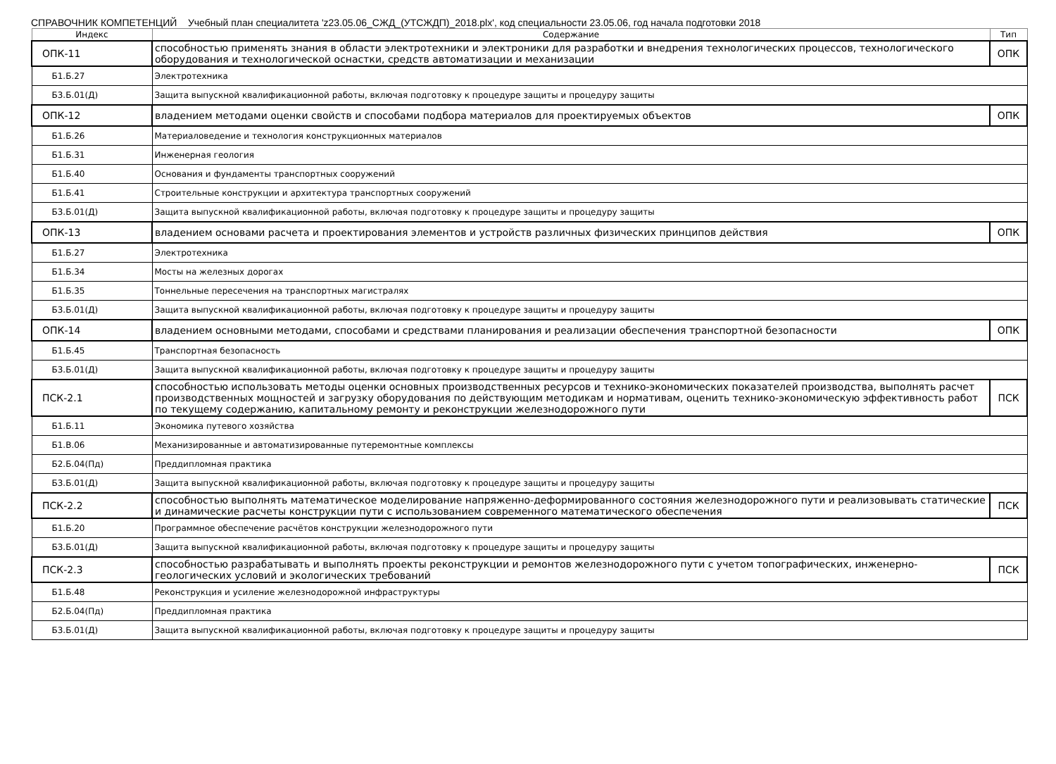СПРАВОЧНИК КОМПЕТЕНЦИЙ Учебный план специалитета 'z23.05.06_СЖД_(УТСЖДП)_2018.plx', код специальности 23.05.06, год начала подготовки 2018
| Индекс | Содержание | Тип |
| --- | --- | --- |
| ОПК-11 | способностью применять знания в области электротехники и электроники для разработки и внедрения технологических процессов, технологического оборудования и технологической оснастки, средств автоматизации и механизации | ОПК |
| Б1.Б.27 | Электротехника | |
| Б3.Б.01(Д) | Защита выпускной квалификационной работы, включая подготовку к процедуре защиты и процедуру защиты | |
| ОПК-12 | владением методами оценки свойств и способами подбора материалов для проектируемых объектов | ОПК |
| Б1.Б.26 | Материаловедение и технология конструкционных материалов | |
| Б1.Б.31 | Инженерная геология | |
| Б1.Б.40 | Основания и фундаменты транспортных сооружений | |
| Б1.Б.41 | Строительные конструкции и архитектура транспортных сооружений | |
| Б3.Б.01(Д) | Защита выпускной квалификационной работы, включая подготовку к процедуре защиты и процедуру защиты | |
| ОПК-13 | владением основами расчета и проектирования элементов и устройств различных физических принципов действия | ОПК |
| Б1.Б.27 | Электротехника | |
| Б1.Б.34 | Мосты на железных дорогах | |
| Б1.Б.35 | Тоннельные пересечения на транспортных магистралях | |
| Б3.Б.01(Д) | Защита выпускной квалификационной работы, включая подготовку к процедуре защиты и процедуру защиты | |
| ОПК-14 | владением основными методами, способами и средствами планирования и реализации обеспечения транспортной безопасности | ОПК |
| Б1.Б.45 | Транспортная безопасность | |
| Б3.Б.01(Д) | Защита выпускной квалификационной работы, включая подготовку к процедуре защиты и процедуру защиты | |
| ПСК-2.1 | способностью использовать методы оценки основных производственных ресурсов и технико-экономических показателей производства, выполнять расчет производственных мощностей и загрузку оборудования по действующим методикам и нормативам, оценить технико-экономическую эффективность работ по текущему содержанию, капитальному ремонту и реконструкции железнодорожного пути | ПСК |
| Б1.Б.11 | Экономика путевого хозяйства | |
| Б1.В.06 | Механизированные и автоматизированные путеремонтные комплексы | |
| Б2.Б.04(Пд) | Преддипломная практика | |
| Б3.Б.01(Д) | Защита выпускной квалификационной работы, включая подготовку к процедуре защиты и процедуру защиты | |
| ПСК-2.2 | способностью выполнять математическое моделирование напряженно-деформированного состояния железнодорожного пути и реализовывать статические и динамические расчеты конструкции пути с использованием современного математического обеспечения | ПСК |
| Б1.Б.20 | Программное обеспечение расчётов конструкции железнодорожного пути | |
| Б3.Б.01(Д) | Защита выпускной квалификационной работы, включая подготовку к процедуре защиты и процедуру защиты | |
| ПСК-2.3 | способностью разрабатывать и выполнять проекты реконструкции и ремонтов железнодорожного пути с учетом топографических, инженерно-геологических условий и экологических требований | ПСК |
| Б1.Б.48 | Реконструкция и усиление железнодорожной инфраструктуры | |
| Б2.Б.04(Пд) | Преддипломная практика | |
| Б3.Б.01(Д) | Защита выпускной квалификационной работы, включая подготовку к процедуре защиты и процедуру защиты | |